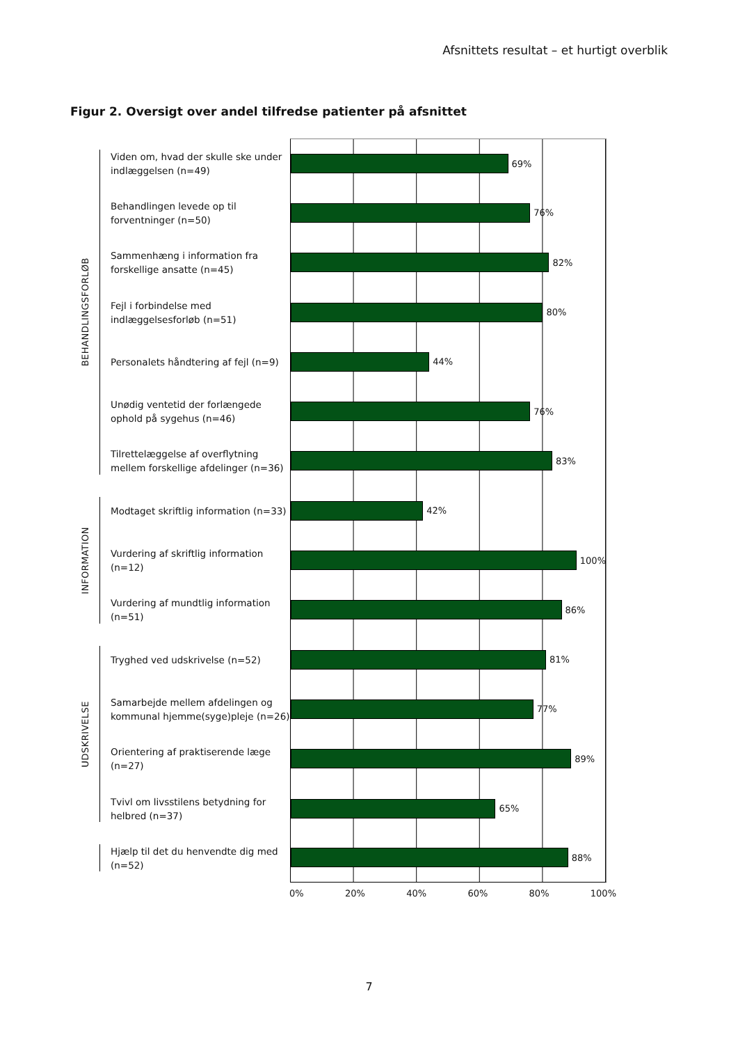Afsnittets resultat – et hurtigt overblik
Figur 2. Oversigt over andel tilfredse patienter på afsnittet
BEHANDLINGSFORLØB
Viden om, hvad der skulle ske under indlæggelsen (n=49)
69%
Behandlingen levede op til forventninger (n=50)
76%
Sammenhæng i information fra forskellige ansatte (n=45)
82%
Fejl i forbindelse med indlæggelsesforløb (n=51)
80%
Personalets håndtering af fejl (n=9)
44%
Unødig ventetid der forlængede ophold på sygehus (n=46)
76%
Tilrettelæggelse af overflytning mellem forskellige afdelinger (n=36)
83%
INFORMATION
Modtaget skriftlig information (n=33)
42%
Vurdering af skriftlig information (n=12)
100%
Vurdering af mundtlig information (n=51)
86%
UDSKRIVELSE
Tryghed ved udskrivelse (n=52)
81%
Samarbejde mellem afdelingen og kommunal hjemme(syge)pleje (n=26)
77%
Orientering af praktiserende læge (n=27)
89%
Tvivl om livsstilens betydning for helbred (n=37)
65%
Hjælp til det du henvendte dig med (n=52)
88%
0% 20% 40% 60% 80% 100%
7